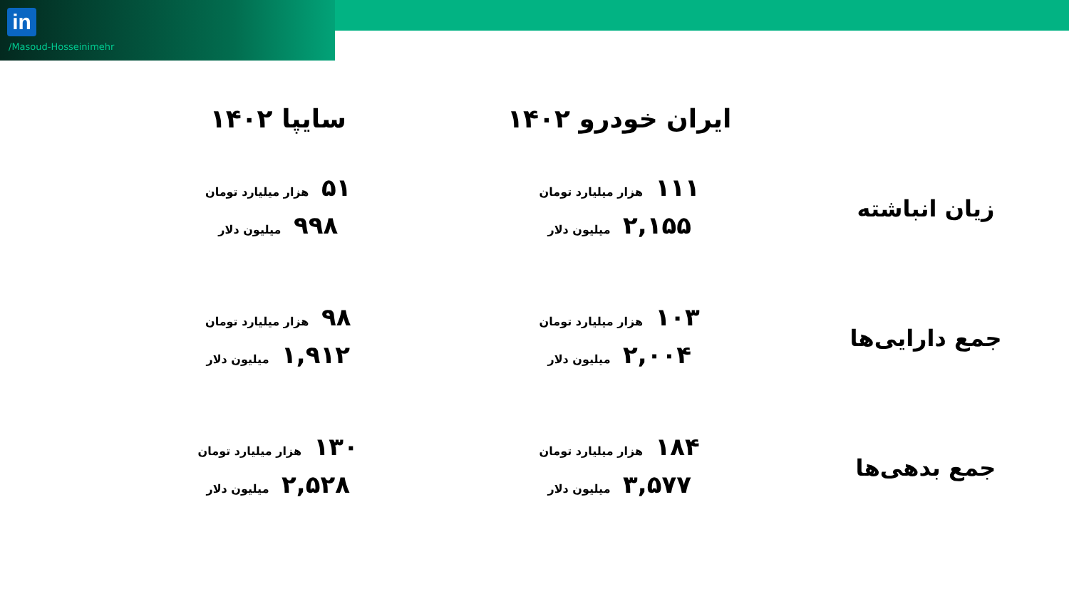in
/Masoud-Hosseinimehr
| | ایران خودرو ۱۴۰۲ | سایپا ۱۴۰۲ |
| --- | --- | --- |
| زیان انباشته | ۱۱۱ هزار میلیارد تومان ۲,۱۵۵ میلیون دلار | ۵۱ هزار میلیارد تومان ۹۹۸ میلیون دلار |
| جمع دارایی‌ها | ۱۰۳ هزار میلیارد تومان ۲,۰۰۴ میلیون دلار | ۹۸ هزار میلیارد تومان ۱,۹۱۲ میلیون دلار |
| جمع بدهی‌ها | ۱۸۴ هزار میلیارد تومان ۳,۵۷۷ میلیون دلار | ۱۳۰ هزار میلیارد تومان ۲,۵۲۸ میلیون دلار |